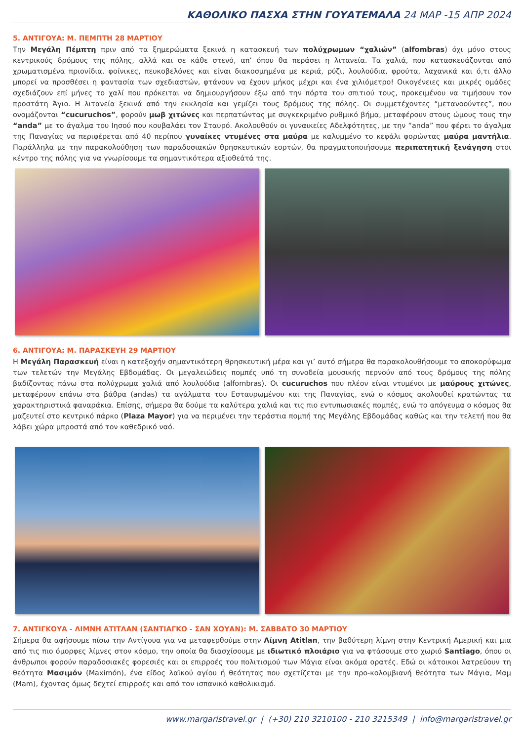ΚΑΘΟΛΙΚΟ ΠΑΣΧΑ ΣΤΗΝ ΓΟΥΑΤΕΜΑΛΑ 24 ΜΑΡ -15 ΑΠΡ 2024
5. ΑΝΤΙΓΟΥΑ: Μ. ΠΕΜΠΤΗ 28 ΜΑΡΤΙΟΥ
Την Μεγάλη Πέμπτη πριν από τα ξημερώματα ξεκινά η κατασκευή των πολύχρωμων “χαλιών” (alfombras) όχι μόνο στους κεντρικούς δρόμους της πόλης, αλλά και σε κάθε στενό, απ’ όπου θα περάσει η λιτανεία. Τα χαλιά, που κατασκευάζονται από χρωματισμένα πριονίδια, φοίνικες, πευκοβελόνες και είναι διακοσμημένα με κεριά, ρύζι, λουλούδια, φρούτα, λαχανικά και ό,τι άλλο μπορεί να προσθέσει η φαντασία των σχεδιαστών, φτάνουν να έχουν μήκος μέχρι και ένα χιλιόμετρο! Οικογένειες και μικρές ομάδες σχεδιάζουν επί μήνες το χαλί που πρόκειται να δημιουργήσουν έξω από την πόρτα του σπιτιού τους, προκειμένου να τιμήσουν τον προστάτη Άγιο. Η λιτανεία ξεκινά από την εκκλησία και γεμίζει τους δρόμους της πόλης. Οι συμμετέχοντες “μετανοούντες”, που ονομάζονται “cucuruchos”, φορούν μωβ χιτώνες και περπατώντας με συγκεκριμένο ρυθμικό βήμα, μεταφέρουν στους ώμους τους την “anda” με το άγαλμα του Ιησού που κουβαλάει τον Σταυρό. Ακολουθούν οι γυναικείες Αδελφότητες, με την “anda” που φέρει το άγαλμα της Παναγίας να περιφέρεται από 40 περίπου γυναίκες ντυμένες στα μαύρα με καλυμμένο το κεφάλι φορώντας μαύρα μαντήλια. Παράλληλα με την παρακολούθηση των παραδοσιακών θρησκευτικών εορτών, θα πραγματοποιήσουμε περιπατητική ξενάγηση στοι κέντρο της πόλης για να γνωρίσουμε τα σημαντικότερα αξιοθεάτά της.
6. ΑΝΤΙΓΟΥΑ: Μ. ΠΑΡΑΣΚΕΥΗ 29 ΜΑΡΤΙΟΥ
Η Μεγάλη Παρασκευή είναι η κατεξοχήν σημαντικότερη θρησκευτική μέρα και γι’ αυτό σήμερα θα παρακολουθήσουμε το αποκορύφωμα των τελετών την Μεγάλης Εβδομάδας. Οι μεγαλειώδεις πομπές υπό τη συνοδεία μουσικής περνούν από τους δρόμους της πόλης βαδίζοντας πάνω στα πολύχρωμα χαλιά από λουλούδια (alfombras). Οι cucuruchos που πλέον είναι ντυμένοι με μαύρους χιτώνες, μεταφέρουν επάνω στα βάθρα (andas) τα αγάλματα του Εσταυρωμένου και της Παναγίας, ενώ ο κόσμος ακολουθεί κρατώντας τα χαρακτηριστικά φαναράκια. Επίσης, σήμερα θα δούμε τα καλύτερα χαλιά και τις πιο εντυπωσιακές πομπές, ενώ το απόγευμα ο κόσμος θα μαζευτεί στο κεντρικό πάρκο (Plaza Mayor) για να περιμένει την τεράστια πομπή της Μεγάλης Εβδομάδας καθώς και την τελετή που θα λάβει χώρα μπροστά από τον καθεδρικό ναό.
7. ΑΝΤΙΓΚΟΥΑ - ΛΙΜΝΗ ΑΤΙΤΛΑΝ (ΣΑΝΤΙΑΓΚΟ - ΣΑΝ ΧΟΥΑΝ): Μ. ΣΑΒΒΑΤΟ 30 ΜΑΡΤΙΟΥ
Σήμερα θα αφήσουμε πίσω την Αντίγουα για να μεταφερθούμε στην Λίμνη Atitlan, την βαθύτερη λίμνη στην Κεντρική Αμερική και μια από τις πιο όμορφες λίμνες στον κόσμο, την οποία θα διασχίσουμε με ιδιωτικό πλοιάριο για να φτάσουμε στο χωριό Santiago, όπου οι άνθρωποι φορούν παραδοσιακές φορεσιές και οι επιρροές του πολιτισμού των Μάγια είναι ακόμα ορατές. Εδώ οι κάτοικοι λατρεύουν τη θεότητα Μασιμόν (Maximón), ένα είδος λαϊκού αγίου ή θεότητας που σχετίζεται με την προ-κολομβιανή θεότητα των Μάγια, Μαμ (Mam), έχοντας όμως δεχτεί επιρροές και από τον ισπανικό καθολικισμό.
www.margaristravel.gr | (+30) 210 3210100 - 210 3215349 | info@margaristravel.gr